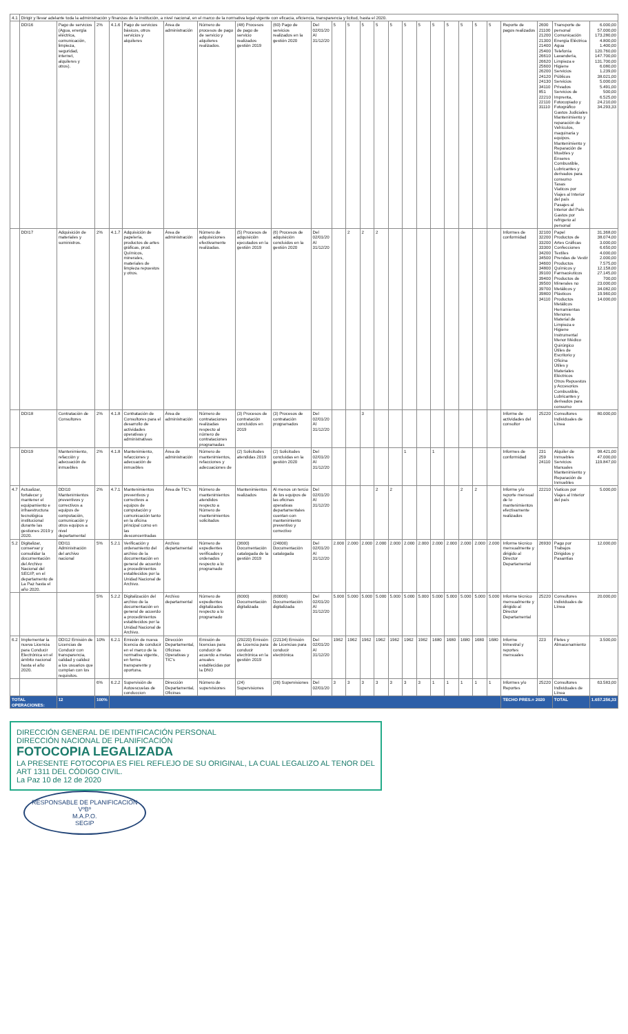| 4.1 | Dirigir y llevar adelante toda la administración y finanzas de la institución, a nivel nacional, en el marco de la normativa legal vigente con eficacia, eficiencia, transparencia y licitud, hasta el 2020. | | | | | | | | | | | | | | | | | | | | | | | | | |
| | DDI16 | Pago de servicios (Agua, energía eléctrica, comunicación, limpieza, seguridad, internet, alquileres y otros). | 2% | 4.1.6 | Pago de servicios básicos, otros servicios y alquileres | Área de administración | Número de procesos de pago de servicio y alquileres realizados. | (48) Procesos de pago de servicio realizados gestión 2019 | (60) Pago de servicios realizados en la gestión 2020 | Del 02/01/20 Al 31/12/20 | 5 | 5 | 5 | 5 | 5 | 5 | 5 | 5 | 5 | 5 | 5 | 5 | Reporte de pagos realizados | 2600 21100 21200 21300 21400 25400 26610 26620 25600 26200 24120 24130 34110 851 22210 22110 31110 | Transporte de personal Comunicación Energía Eléctrica Agua Telefonía Lavandería, Limpieza e Higiene Servicios Públicos Servicios Privados Servicios de Imprenta, Fotocopiado y Fotográfico Gastos Judiciales Mantenimiento y reparación de Vehículos, maquinaria y equipos. Mantenimiento y Reparación de Muebles y Enseres Combustible, Lubricantes y derivados para consumo Tasas Viaticos por Viajes al Interior del país Pasajes al Interior del País Gastos por refrigerio al personal | 6.000,00 57.000,00 173.280,00 4.800,00 1.400,00 120.760,00 147.700,00 131.700,00 6.080,00 1.239,00 38.021,00 5.000,00 5.491,00 500,00 6.525,00 24.210,00 34.293,33 |
| | DDI17 | Adquisición de materiales y suministros. | 2% | 4.1.7 | Adquisición de papelería, productos de artes gráficas, prod. Químicos, minerales, materiales de limpieza repuestos y otros. | Área de administración | Número de adquisiciones efectivamente realizadas. | (5) Procesos de adquisición ejecutados en la gestión 2019 | (6) Procesos de adquisición concluidos en la gestión 2020 | Del 02/01/20 Al 31/12/20 | | 2 | 2 | 2 | | | | | | | | | Informes de conformidad | 32100 32200 33200 33300 34200 34500 34600 34800 39100 39400 39500 39700 39800 34110 | Papel Productos de Artes Gráficas Confecciones Textiles Prendas de Vestir Productos Químicos y Farmacéuticos Productos de Minerales no Metálicos y Plásticos Productos Metálicos Herramientas Menores Material de Limpieza e Higiene Instrumental Menor Médico Quirúrgico Útiles de Escritorio y Oficina Útiles y Materiales Eléctricos Otros Repuestos y Accesorios Combustible, Lubricantes y derivados para consumo | 31.368,00 38.074,00 3.000,00 6.650,00 4.000,00 2.000,00 7.575,00 12.158,00 27.145,00 700,00 23.000,00 34.082,00 19.960,00 14.000,00 |
| | DDI18 | Contratación de Consultores | 2% | 4.1.8 | Contratación de Consultores para el desarrollo de actividades operativas y administrativas | Área de administración | Número de contrataciones realizadas respecto al número de contrataciones programadas | (3) Procesos de contratación concluidos en 2019 | (3) Procesos de contratación programados | Del 02/01/20 Al 31/12/20 | | | 3 | | | | | | | | | | Informe de actividades del consultor | 25220 | Consultores Individuales de Línea | 80.000,00 |
| | DDI19 | Mantenimiento, refacción y adecuación de inmuebles | 2% | 4.1.8 | Mantenimiento, refacciones y adecuación de inmuebles | Área de administración | Número de mantenimientos, refacciones y adecuaciones de | (2) Solicitudes atendidas 2019 | (2) Solicitudes concluidas en la gestión 2020 | Del 02/01/20 Al 31/12/20 | | | | | | 1 | | 1 | | | | | Informes de conformidad | 231 259 24110 | Alquiler de Inmuebles Servicios Manuales Mantenimiento y Reparación de Inmuebles | 98.421,00 47.000,00 119.847,00 |
| 4.7 | Actualizar, fortalecer y mantener el equipamiento e infraestructura tecnológica institucional durante las gestiones 2019 y 2020. | DDI10 Mantenimientos preventivos y correctivos a equipos de computación, comunicación y otros equipos a nivel departamental | 2% | 4.7.1 | Mantenimientos preventivos y correctivos a equipos de computación y comunicación tanto en la oficina principal como en las desconcentradas | Área de TIC's | Número de mantenimientos atendidos respecto a Número de mantenimientos solicitados | Mantenimientos realizados | Al menos un tercio de los equipos de las oficinas operativas departamentales cuentan con mantenimiento preventivo y correctivo | Del 02/01/20 Al 31/12/20 | | | | 2 | 2 | | | | | 2 | 2 | | Informe y/o reporte mensual de lo mantenimientos efectivamente realizados | 22210 | Viaticos por Viajes al Interior del país | 5.000,00 |
| 5.2 | Digitalizar, conservar y consolidar la documentación del Archivo Nacional del SEGIP, en el departamento de La Paz hasta el año 2020. | DDI11 Administración del archivo nacional | 5% | 5.2.1 | Verificación y ordenamiento del archivo de la documentación en general de acuerdo a procedimientos establecidos por la Unidad Nacional de Archivo. | Archivo departamental | Número de expedientes verificados y ordenados respecto a lo programado | (3600) Documentación catalogada de la gestión 2019 | (24000) Documentación catalogada | Del 02/01/20 Al 31/12/20 | 2.000 | 2.000 | 2.000 | 2.000 | 2.000 | 2.000 | 2.000 | 2.000 | 2.000 | 2.000 | 2.000 | 2.000 | Informe técnico mensualmente y dirigido al Director Departamental | 26930 | Pago por Trabajos Dirigidos y Pasantías | 12.000,00 |
| | | | 5% | 5.2.2 | Digitalización del archivo de la documentación en general de acuerdo a procedimientos establecidos por la Unidad Nacional de Archivo. | Archivo departamental | Número de expedientes digitalizados respecto a lo programado | (6000) Documentación digitalizada | (60000) Documentación digitalizada | Del 02/01/20 Al 31/12/20 | 5.000 | 5.000 | 5.000 | 5.000 | 5.000 | 5.000 | 5.000 | 5.000 | 5.000 | 5.000 | 5.000 | 5.000 | Informe técnico mensualmente y dirigido al Director Departamental | 25220 | Consultores Individuales de Línea | 20.000,00 |
| 6.2 | Implementar la nueva Licencia para Conducir Electrónica en el ámbito nacional hasta el año 2020. | DDI12 Emisión de Licencias de Conducir con transparencia, calidad y calidez a los usuarios que cumplan con los requisitos. | 10% | 6.2.1 | Emisión de nueva licencia de conducir en el marco de la normativa vigente, en forma transparente y oportuna. | Dirección Departamental, Oficinas Operativas y TIC's | Emisión de licencias para conducir de acuerdo a metas anuales establecidas por la DNO | (29220) Emisión de Licencia para conducir electrónica en la gestión 2019 | (22134) Emisión de Licencias para conducir electrónica | Del 02/01/20 Al 31/12/20 | 1962 | 1962 | 1962 | 1962 | 1962 | 1962 | 1962 | 1680 | 1680 | 1680 | 1680 | 1680 | Informe trimestral y reportes mensuales | 223 | Fletes y Almacenamiento | 3.500,00 |
| | | | 6% | 6.2.2 | Supervisión de Autoescuelas de conduccion | Dirección Departamental, Oficinas | Número de supervisiones | (24) Supervisiones | (26) Supervisiones | Del 02/01/20 | 3 | 3 | 3 | 3 | 3 | 3 | 3 | 1 | 1 | 1 | 1 | 1 | Informes y/o Reportes | 25220 | Consultores Individuales de Línea | 63.583,00 |
| TOTAL OPERACIONES: | | 12 | 100% | | | | | | | | | | | | | | | | | | | | TECHO PRES.= 2020 | | TOTAL | 1.657.256,33 |
DIRECCIÓN GENERAL DE IDENTIFICACIÓN PERSONAL
DIRECCIÓN NACIONAL DE PLANIFICACIÓN
FOTOCOPIA LEGALIZADA
LA PRESENTE FOTOCOPIA ES FIEL REFLEJO DE SU ORIGINAL, LA CUAL LEGALIZO AL TENOR DEL ART 1311 DEL CÓDIGO CIVIL.
La Paz 10 de 12 de 2020
RESPONSABLE DE PLANIFICACIÓN
VºBº
M.A.P.O.
SEGIP